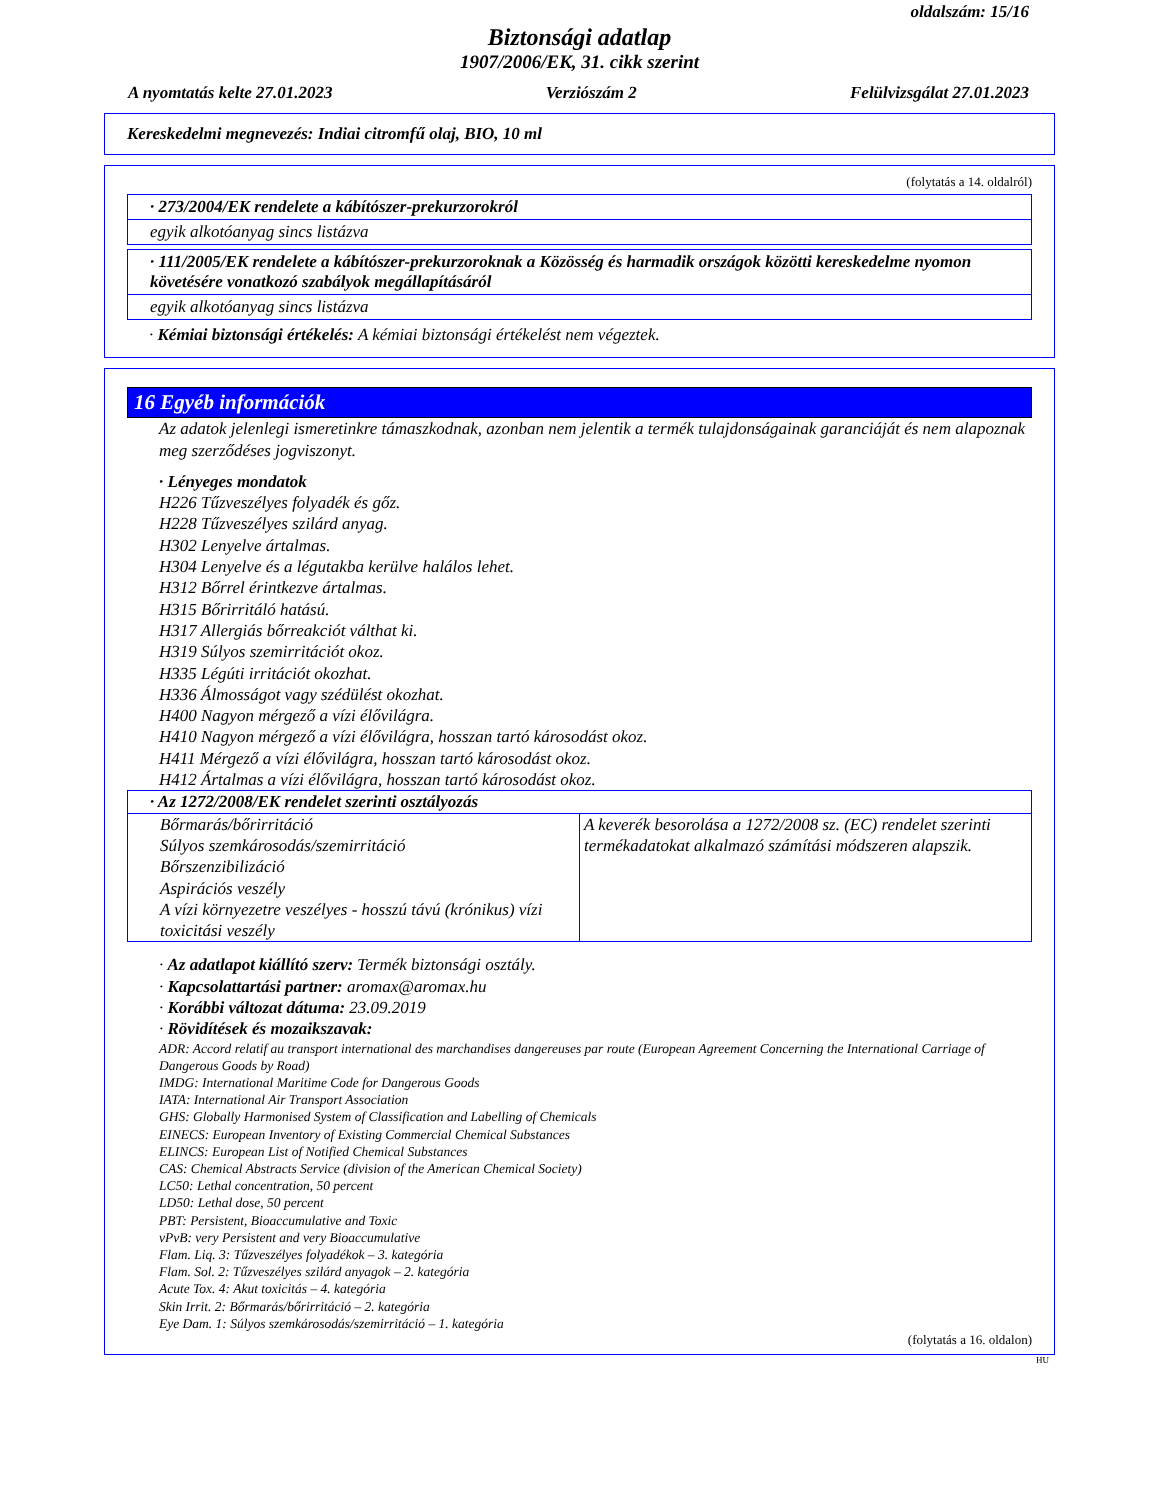oldalszám: 15/16
Biztonsági adatlap
1907/2006/EK, 31. cikk szerint
A nyomtatás kelte 27.01.2023 Verziószám 2 Felülvizsgálat 27.01.2023
Kereskedelmi megnevezés: Indiai citromfű olaj, BIO, 10 ml
(folytatás a 14. oldalról)
· 273/2004/EK rendelete a kábítószer-prekurzorokról
egyik alkotóanyag sincs listázva
· 111/2005/EK rendelete a kábítószer-prekurzoroknak a Közösség és harmadik országok közötti kereskedelme nyomon követésére vonatkozó szabályok megállapításáról
egyik alkotóanyag sincs listázva
· Kémiai biztonsági értékelés: A kémiai biztonsági értékelést nem végeztek.
16 Egyéb információk
Az adatok jelenlegi ismeretinkre támaszkodnak, azonban nem jelentik a termék tulajdonságainak garanciáját és nem alapoznak meg szerződéses jogviszonyt.
· Lényeges mondatok
H226 Tűzveszélyes folyadék és gőz.
H228 Tűzveszélyes szilárd anyag.
H302 Lenyelve ártalmas.
H304 Lenyelve és a légutakba kerülve halálos lehet.
H312 Bőrrel érintkezve ártalmas.
H315 Bőrirritáló hatású.
H317 Allergiás bőrreakciót válthat ki.
H319 Súlyos szemirritációt okoz.
H335 Légúti irritációt okozhat.
H336 Álmosságot vagy szédülést okozhat.
H400 Nagyon mérgező a vízi élővilágra.
H410 Nagyon mérgező a vízi élővilágra, hosszan tartó károsodást okoz.
H411 Mérgező a vízi élővilágra, hosszan tartó károsodást okoz.
H412 Ártalmas a vízi élővilágra, hosszan tartó károsodást okoz.
| · Az 1272/2008/EK rendelet szerinti osztályozás | |
| Bőrmarás/bőrirritáció Súlyos szemkárosodás/szemirritáció Bőrszenzibilizáció Aspirációs veszély A vízi környezetre veszélyes - hosszú távú (krónikus) vízi toxicitási veszély | A keverék besorolása a 1272/2008 sz. (EC) rendelet szerinti termékadatokat alkalmazó számítási módszeren alapszik. |
· Az adatlapot kiállító szerv: Termék biztonsági osztály.
· Kapcsolattartási partner: aromax@aromax.hu
· Korábbi változat dátuma: 23.09.2019
· Rövidítések és mozaikszavak:
ADR: Accord relatif au transport international des marchandises dangereuses par route (European Agreement Concerning the International Carriage of Dangerous Goods by Road)
IMDG: International Maritime Code for Dangerous Goods
IATA: International Air Transport Association
GHS: Globally Harmonised System of Classification and Labelling of Chemicals
EINECS: European Inventory of Existing Commercial Chemical Substances
ELINCS: European List of Notified Chemical Substances
CAS: Chemical Abstracts Service (division of the American Chemical Society)
LC50: Lethal concentration, 50 percent
LD50: Lethal dose, 50 percent
PBT: Persistent, Bioaccumulative and Toxic
vPvB: very Persistent and very Bioaccumulative
Flam. Liq. 3: Tűzveszélyes folyadékok – 3. kategória
Flam. Sol. 2: Tűzveszélyes szilárd anyagok – 2. kategória
Acute Tox. 4: Akut toxicitás – 4. kategória
Skin Irrit. 2: Bőrmarás/bőrirritáció – 2. kategória
Eye Dam. 1: Súlyos szemkárosodás/szemirritáció – 1. kategória
(folytatás a 16. oldalon)
HU